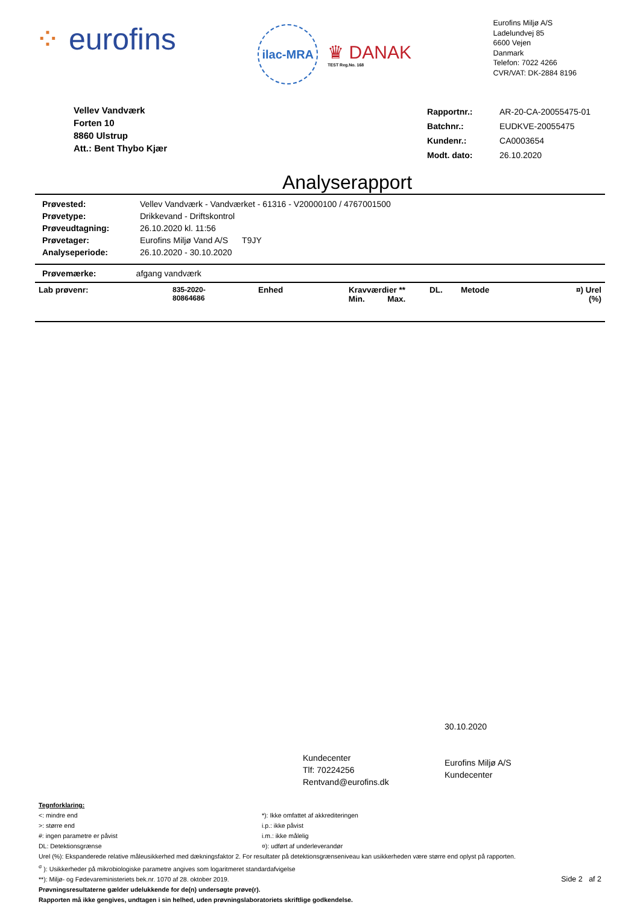⁘ eurofins
ilac-MRA
♛ DANAK
TEST Reg.No. 168
Eurofins Miljø A/S
Ladelundvej 85
6600 Vejen
Danmark
Telefon: 7022 4266
CVR/VAT: DK-2884 8196
Vellev Vandværk
Forten 10
8860 Ulstrup
Att.: Bent Thybo Kjær
| Rapportnr.: | AR-20-CA-20055475-01 |
| Batchnr.: | EUDKVE-20055475 |
| Kundenr.: | CA0003654 |
| Modt. dato: | 26.10.2020 |
Analyserapport
| Prøvested: | Vellev Vandværk - Vandværket - 61316 - V20000100 / 4767001500 |
| Prøvetype: | Drikkevand - Driftskontrol |
| Prøveudtagning: | 26.10.2020 kl. 11:56 |
| Prøvetager: | Eurofins Miljø Vand A/S T9JY |
| Analyseperiode: | 26.10.2020 - 30.10.2020 |
Prøvemærke: afgang vandværk
| Lab prøvenr: | 835-2020- 80864686 | Enhed | Kravværdier ** Min. Max. | DL. | Metode | ¤) Urel (%) |
Kundecenter
Tlf: 70224256
Rentvand@eurofins.dk
30.10.2020
Eurofins Miljø A/S
Kundecenter
Tegnforklaring:
<: mindre end
>: større end
#: ingen parametre er påvist
DL: Detektionsgrænse
*): Ikke omfattet af akkrediteringen
i.p.: ikke påvist
i.m.: ikke målelig
¤): udført af underleverandør
Urel (%): Ekspanderede relative måleusikkerhed med dækningsfaktor 2. For resultater på detektionsgrænseniveau kan usikkerheden være større end oplyst på rapporten.
<sup>σ</sup> ): Usikkerheder på mikrobiologiske parametre angives som logaritmeret standardafvigelse
**): Miljø- og Fødevareministeriets bek.nr. 1070 af 28. oktober 2019. Side 2 af 2
Prøvningsresultaterne gælder udelukkende for de(n) undersøgte prøve(r).
Rapporten må ikke gengives, undtagen i sin helhed, uden prøvningslaboratoriets skriftlige godkendelse.